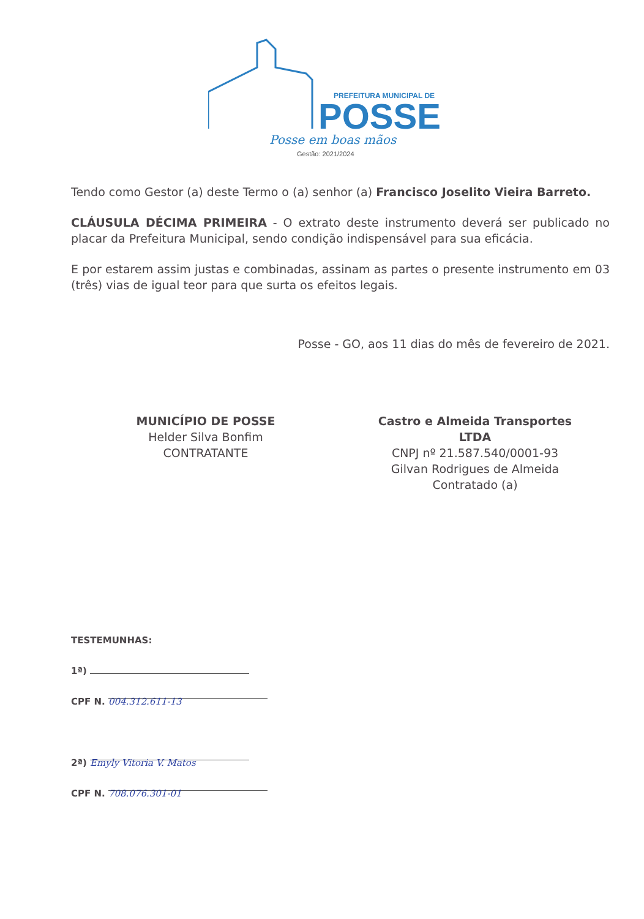PREFEITURA MUNICIPAL DE
POSSE
Posse em boas mãos
Gestão: 2021/2024
Tendo como Gestor (a) deste Termo o (a) senhor (a) Francisco Joselito Vieira Barreto.
CLÁUSULA DÉCIMA PRIMEIRA - O extrato deste instrumento deverá ser publicado no placar da Prefeitura Municipal, sendo condição indispensável para sua eficácia.
E por estarem assim justas e combinadas, assinam as partes o presente instrumento em 03 (três) vias de igual teor para que surta os efeitos legais.
Posse - GO, aos 11 dias do mês de fevereiro de 2021.
MUNICÍPIO DE POSSE
Helder Silva Bonfim
CONTRATANTE
Castro e Almeida Transportes
LTDA
CNPJ nº 21.587.540/0001-93
Gilvan Rodrigues de Almeida
Contratado (a)
TESTEMUNHAS:
1ª)
CPF N. 004.312.611-13
2ª) Emyly Vitoria V. Matos
CPF N. 708.076.301-01